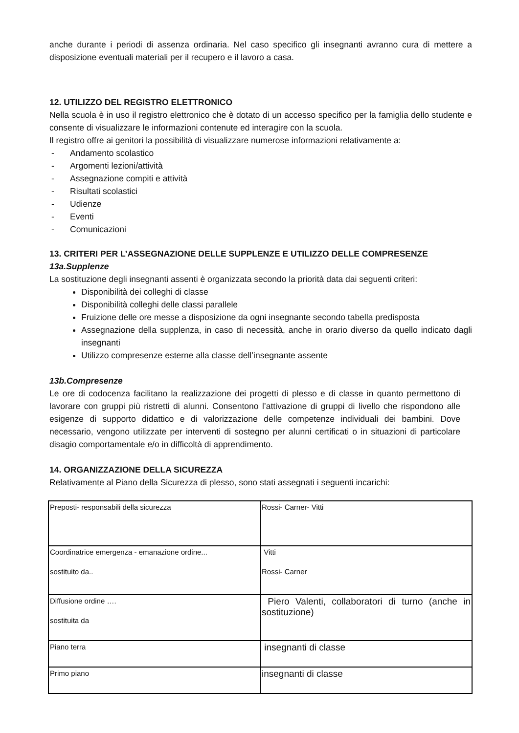anche durante i periodi di assenza ordinaria. Nel caso specifico gli insegnanti avranno cura di mettere a disposizione eventuali materiali per il recupero e il lavoro a casa.
12. UTILIZZO DEL REGISTRO ELETTRONICO
Nella scuola è in uso il registro elettronico che è dotato di un accesso specifico per la famiglia dello studente e consente di visualizzare le informazioni contenute ed interagire con la scuola.
Il registro offre ai genitori la possibilità di visualizzare numerose informazioni relativamente a:
- Andamento scolastico
- Argomenti lezioni/attività
- Assegnazione compiti e attività
- Risultati scolastici
- Udienze
- Eventi
- Comunicazioni
13. CRITERI PER L’ASSEGNAZIONE DELLE SUPPLENZE E UTILIZZO DELLE COMPRESENZE
13a.Supplenze
La sostituzione degli insegnanti assenti è organizzata secondo la priorità data dai seguenti criteri:
Disponibilità dei colleghi di classe
Disponibilità colleghi delle classi parallele
Fruizione delle ore messe a disposizione da ogni insegnante secondo tabella predisposta
Assegnazione della supplenza, in caso di necessità, anche in orario diverso da quello indicato dagli insegnanti
Utilizzo compresenze esterne alla classe dell’insegnante assente
13b.Compresenze
Le ore di codocenza facilitano la realizzazione dei progetti di plesso e di classe in quanto permettono di lavorare con gruppi più ristretti di alunni. Consentono l’attivazione di gruppi di livello che rispondono alle esigenze di supporto didattico e di valorizzazione delle competenze individuali dei bambini. Dove necessario, vengono utilizzate per interventi di sostegno per alunni certificati o in situazioni di particolare disagio comportamentale e/o in difficoltà di apprendimento.
14. ORGANIZZAZIONE DELLA SICUREZZA
Relativamente al Piano della Sicurezza di plesso, sono stati assegnati i seguenti incarichi:
| Preposti- responsabili della sicurezza | Rossi- Carner- Vitti |
| Coordinatrice emergenza - emanazione ordine... sostituito da.. | Vitti Rossi- Carner |
| Diffusione ordine …. sostituita da | Piero Valenti, collaboratori di turno (anche in sostituzione) |
| Piano terra | insegnanti di classe |
| Primo piano | insegnanti di classe |